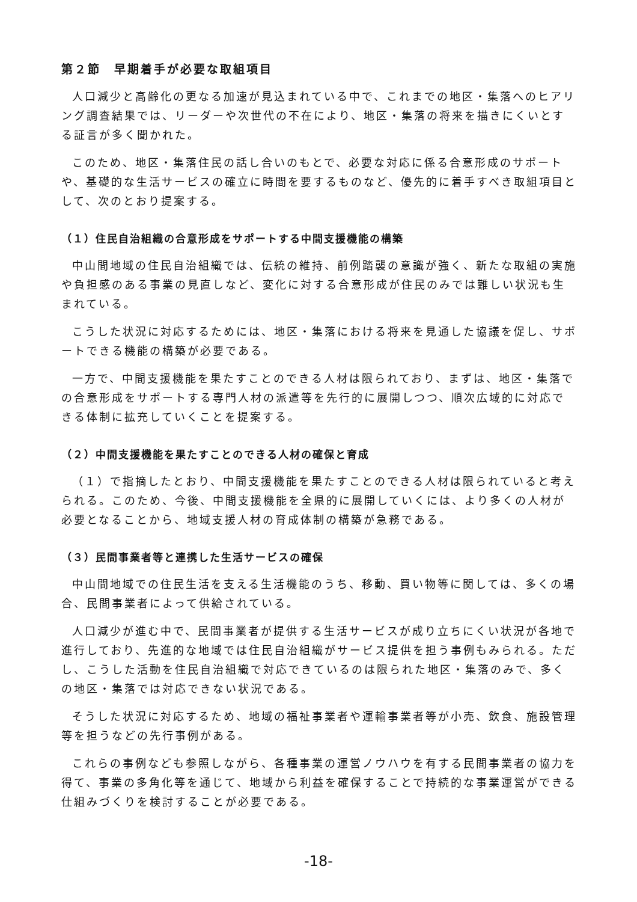第２節　早期着手が必要な取組項目
人口減少と高齢化の更なる加速が見込まれている中で、これまでの地区・集落へのヒアリング調査結果では、リーダーや次世代の不在により、地区・集落の将来を描きにくいとする証言が多く聞かれた。
このため、地区・集落住民の話し合いのもとで、必要な対応に係る合意形成のサポートや、基礎的な生活サービスの確立に時間を要するものなど、優先的に着手すべき取組項目として、次のとおり提案する。
（１）住民自治組織の合意形成をサポートする中間支援機能の構築
中山間地域の住民自治組織では、伝統の維持、前例踏襲の意識が強く、新たな取組の実施や負担感のある事業の見直しなど、変化に対する合意形成が住民のみでは難しい状況も生まれている。
こうした状況に対応するためには、地区・集落における将来を見通した協議を促し、サポートできる機能の構築が必要である。
一方で、中間支援機能を果たすことのできる人材は限られており、まずは、地区・集落での合意形成をサポートする専門人材の派遣等を先行的に展開しつつ、順次広域的に対応できる体制に拡充していくことを提案する。
（２）中間支援機能を果たすことのできる人材の確保と育成
（１）で指摘したとおり、中間支援機能を果たすことのできる人材は限られていると考えられる。このため、今後、中間支援機能を全県的に展開していくには、より多くの人材が必要となることから、地域支援人材の育成体制の構築が急務である。
（３）民間事業者等と連携した生活サービスの確保
中山間地域での住民生活を支える生活機能のうち、移動、買い物等に関しては、多くの場合、民間事業者によって供給されている。
人口減少が進む中で、民間事業者が提供する生活サービスが成り立ちにくい状況が各地で進行しており、先進的な地域では住民自治組織がサービス提供を担う事例もみられる。ただし、こうした活動を住民自治組織で対応できているのは限られた地区・集落のみで、多くの地区・集落では対応できない状況である。
そうした状況に対応するため、地域の福祉事業者や運輸事業者等が小売、飲食、施設管理等を担うなどの先行事例がある。
これらの事例なども参照しながら、各種事業の運営ノウハウを有する民間事業者の協力を得て、事業の多角化等を通じて、地域から利益を確保することで持続的な事業運営ができる仕組みづくりを検討することが必要である。
-18-